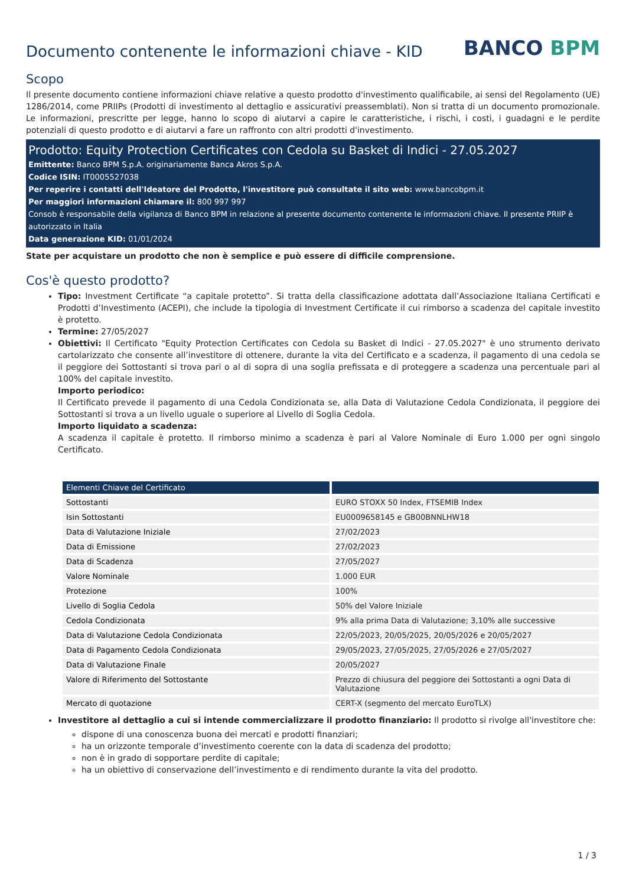Documento contenente le informazioni chiave - KID
BANCO BPM
Scopo
Il presente documento contiene informazioni chiave relative a questo prodotto d'investimento qualificabile, ai sensi del Regolamento (UE) 1286/2014, come PRIIPs (Prodotti di investimento al dettaglio e assicurativi preassemblati). Non si tratta di un documento promozionale. Le informazioni, prescritte per legge, hanno lo scopo di aiutarvi a capire le caratteristiche, i rischi, i costi, i guadagni e le perdite potenziali di questo prodotto e di aiutarvi a fare un raffronto con altri prodotti d'investimento.
Prodotto: Equity Protection Certificates con Cedola su Basket di Indici - 27.05.2027
Emittente: Banco BPM S.p.A. originariamente Banca Akros S.p.A.
Codice ISIN: IT0005527038
Per reperire i contatti dell'Ideatore del Prodotto, l'investitore può consultate il sito web: www.bancobpm.it
Per maggiori informazioni chiamare il: 800 997 997
Consob è responsabile della vigilanza di Banco BPM in relazione al presente documento contenente le informazioni chiave. Il presente PRIIP è autorizzato in Italia
Data generazione KID: 01/01/2024
State per acquistare un prodotto che non è semplice e può essere di difficile comprensione.
Cos'è questo prodotto?
Tipo: Investment Certificate “a capitale protetto”. Si tratta della classificazione adottata dall’Associazione Italiana Certificati e Prodotti d’Investimento (ACEPI), che include la tipologia di Investment Certificate il cui rimborso a scadenza del capitale investito è protetto.
Termine: 27/05/2027
Obiettivi: Il Certificato "Equity Protection Certificates con Cedola su Basket di Indici - 27.05.2027" è uno strumento derivato cartolarizzato che consente all’investitore di ottenere, durante la vita del Certificato e a scadenza, il pagamento di una cedola se il peggiore dei Sottostanti si trova pari o al di sopra di una soglia prefissata e di proteggere a scadenza una percentuale pari al 100% del capitale investito.
Importo periodico:
Il Certificato prevede il pagamento di una Cedola Condizionata se, alla Data di Valutazione Cedola Condizionata, il peggiore dei Sottostanti si trova a un livello uguale o superiore al Livello di Soglia Cedola.
Importo liquidato a scadenza:
A scadenza il capitale è protetto. Il rimborso minimo a scadenza è pari al Valore Nominale di Euro 1.000 per ogni singolo Certificato.
| Elementi Chiave del Certificato | |
| --- | --- |
| Sottostanti | EURO STOXX 50 Index, FTSEMIB Index |
| Isin Sottostanti | EU0009658145 e GB00BNNLHW18 |
| Data di Valutazione Iniziale | 27/02/2023 |
| Data di Emissione | 27/02/2023 |
| Data di Scadenza | 27/05/2027 |
| Valore Nominale | 1.000 EUR |
| Protezione | 100% |
| Livello di Soglia Cedola | 50% del Valore Iniziale |
| Cedola Condizionata | 9% alla prima Data di Valutazione; 3,10% alle successive |
| Data di Valutazione Cedola Condizionata | 22/05/2023, 20/05/2025, 20/05/2026 e 20/05/2027 |
| Data di Pagamento Cedola Condizionata | 29/05/2023, 27/05/2025, 27/05/2026 e 27/05/2027 |
| Data di Valutazione Finale | 20/05/2027 |
| Valore di Riferimento del Sottostante | Prezzo di chiusura del peggiore dei Sottostanti a ogni Data di Valutazione |
| Mercato di quotazione | CERT-X (segmento del mercato EuroTLX) |
Investitore al dettaglio a cui si intende commercializzare il prodotto finanziario: Il prodotto si rivolge all'investitore che:
dispone di una conoscenza buona dei mercati e prodotti finanziari;
ha un orizzonte temporale d’investimento coerente con la data di scadenza del prodotto;
non è in grado di sopportare perdite di capitale;
ha un obiettivo di conservazione dell’investimento e di rendimento durante la vita del prodotto.
1 / 3